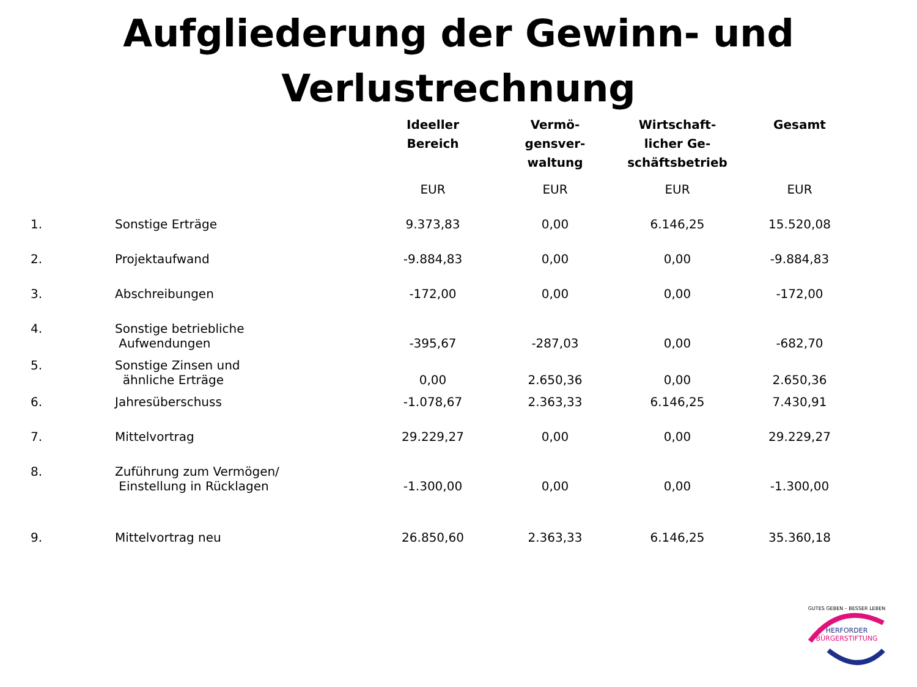Aufgliederung der Gewinn- und Verlustrechnung
| | | Ideeller Bereich | Vermö- gensver- waltung | Wirtschaft- licher Ge- schäftsbetrieb | Gesamt |
| --- | --- | --- | --- | --- | --- |
| | | EUR | EUR | EUR | EUR |
| 1. | Sonstige Erträge | 9.373,83 | 0,00 | 6.146,25 | 15.520,08 |
| 2. | Projektaufwand | -9.884,83 | 0,00 | 0,00 | -9.884,83 |
| 3. | Abschreibungen | -172,00 | 0,00 | 0,00 | -172,00 |
| 4. | Sonstige betriebliche Aufwendungen | -395,67 | -287,03 | 0,00 | -682,70 |
| 5. | Sonstige Zinsen und ähnliche Erträge | 0,00 | 2.650,36 | 0,00 | 2.650,36 |
| 6. | Jahresüberschuss | -1.078,67 | 2.363,33 | 6.146,25 | 7.430,91 |
| 7. | Mittelvortrag | 29.229,27 | 0,00 | 0,00 | 29.229,27 |
| 8. | Zuführung zum Vermögen/ Einstellung in Rücklagen | -1.300,00 | 0,00 | 0,00 | -1.300,00 |
| 9. | Mittelvortrag neu | 26.850,60 | 2.363,33 | 6.146,25 | 35.360,18 |
GUTES GEBEN – BESSER LEBEN
HERFORDER
BÜRGERSTIFTUNG